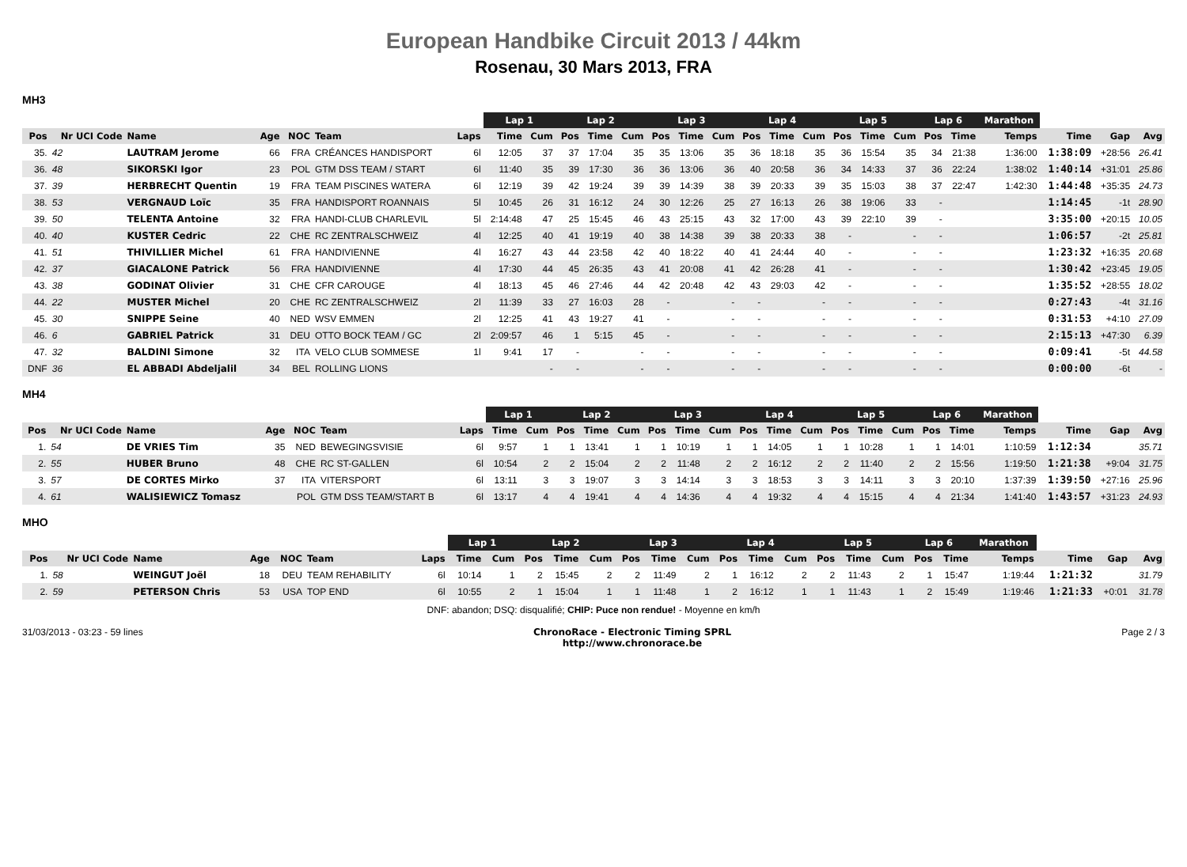European Handbike Circuit 2013 / 44km
Rosenau, 30 Mars 2013, FRA
MH3
| | | | | | | | Lap 1 | | Lap 2 | | | Lap 3 | | | Lap 4 | | | Lap 5 | | | Lap 6 | | Marathon | | | |
| --- | --- | --- | --- | --- | --- | --- | --- | --- | --- | --- | --- | --- | --- | --- | --- | --- | --- | --- | --- | --- | --- | --- | --- | --- | --- | --- |
| Pos | Nr UCI Code | Name | Age | NOC | Team | Laps | Time | Cum | Pos | Time | Cum | Pos | Time | Cum | Pos | Time | Cum | Pos | Time | Cum | Pos | Time | Temps | Time | Gap | Avg |
| 35. | 42 | LAUTRAM Jerome | 66 | FRA | CRÉANCES HANDISPORT | 6l | 12:05 | 37 | 37 | 17:04 | 35 | 35 | 13:06 | 35 | 36 | 18:18 | 35 | 36 | 15:54 | 35 | 34 | 21:38 | 1:36:00 | 1:38:09 | +28:56 | 26.41 |
| 36. | 48 | SIKORSKI Igor | 23 | POL | GTM DSS TEAM / START | 6l | 11:40 | 35 | 39 | 17:30 | 36 | 36 | 13:06 | 36 | 40 | 20:58 | 36 | 34 | 14:33 | 37 | 36 | 22:24 | 1:38:02 | 1:40:14 | +31:01 | 25.86 |
| 37. | 39 | HERBRECHT Quentin | 19 | FRA | TEAM PISCINES WATERA | 6l | 12:19 | 39 | 42 | 19:24 | 39 | 39 | 14:39 | 38 | 39 | 20:33 | 39 | 35 | 15:03 | 38 | 37 | 22:47 | 1:42:30 | 1:44:48 | +35:35 | 24.73 |
| 38. | 53 | VERGNAUD Loïc | 35 | FRA | HANDISPORT ROANNAIS | 5l | 10:45 | 26 | 31 | 16:12 | 24 | 30 | 12:26 | 25 | 27 | 16:13 | 26 | 38 | 19:06 | 33 | - | | | 1:14:45 | -1t | 28.90 |
| 39. | 50 | TELENTA Antoine | 32 | FRA | HANDI-CLUB CHARLEVIL | 5l | 2:14:48 | 47 | 25 | 15:45 | 46 | 43 | 25:15 | 43 | 32 | 17:00 | 43 | 39 | 22:10 | 39 | - | | | 3:35:00 | +20:15 | 10.05 |
| 40. | 40 | KUSTER Cedric | 22 | CHE | RC ZENTRALSCHWEIZ | 4l | 12:25 | 40 | 41 | 19:19 | 40 | 38 | 14:38 | 39 | 38 | 20:33 | 38 | - | | - | - | | | 1:06:57 | -2t | 25.81 |
| 41. | 51 | THIVILLIER Michel | 61 | FRA | HANDIVIENNE | 4l | 16:27 | 43 | 44 | 23:58 | 42 | 40 | 18:22 | 40 | 41 | 24:44 | 40 | - | | - | - | | | 1:23:32 | +16:35 | 20.68 |
| 42. | 37 | GIACALONE Patrick | 56 | FRA | HANDIVIENNE | 4l | 17:30 | 44 | 45 | 26:35 | 43 | 41 | 20:08 | 41 | 42 | 26:28 | 41 | - | | - | - | | | 1:30:42 | +23:45 | 19.05 |
| 43. | 38 | GODINAT Olivier | 31 | CHE | CFR CAROUGE | 4l | 18:13 | 45 | 46 | 27:46 | 44 | 42 | 20:48 | 42 | 43 | 29:03 | 42 | - | | - | - | | | 1:35:52 | +28:55 | 18.02 |
| 44. | 22 | MUSTER Michel | 20 | CHE | RC ZENTRALSCHWEIZ | 2l | 11:39 | 33 | 27 | 16:03 | 28 | - | | - | - | | - | - | | - | - | | | 0:27:43 | -4t | 31.16 |
| 45. | 30 | SNIPPE Seine | 40 | NED | WSV EMMEN | 2l | 12:25 | 41 | 43 | 19:27 | 41 | - | | - | - | | - | - | | - | - | | | 0:31:53 | +4:10 | 27.09 |
| 46. | 6 | GABRIEL Patrick | 31 | DEU | OTTO BOCK TEAM / GC | 2l | 2:09:57 | 46 | 1 | 5:15 | 45 | - | | - | - | | - | - | | - | - | | | 2:15:13 | +47:30 | 6.39 |
| 47. | 32 | BALDINI Simone | 32 | ITA | VELO CLUB SOMMESE | 1l | 9:41 | 17 | - | | - | - | | - | - | | - | - | | - | - | | | 0:09:41 | -5t | 44.58 |
| DNF | 36 | EL ABBADI Abdeljalil | 34 | BEL | ROLLING LIONS | | | - | - | | - | - | | - | - | | - | - | | - | - | | | 0:00:00 | -6t | - |
MH4
| | | | | | | | Lap 1 | | Lap 2 | | | Lap 3 | | | Lap 4 | | | Lap 5 | | | Lap 6 | | Marathon | | | |
| --- | --- | --- | --- | --- | --- | --- | --- | --- | --- | --- | --- | --- | --- | --- | --- | --- | --- | --- | --- | --- | --- | --- | --- | --- | --- | --- |
| Pos | Nr UCI Code | Name | Age | NOC | Team | Laps | Time | Cum | Pos | Time | Cum | Pos | Time | Cum | Pos | Time | Cum | Pos | Time | Cum | Pos | Time | Temps | Time | Gap | Avg |
| 1. | 54 | DE VRIES Tim | 35 | NED | BEWEGINGSVISIE | 6l | 9:57 | 1 | 1 | 13:41 | 1 | 1 | 10:19 | 1 | 1 | 14:05 | 1 | 1 | 10:28 | 1 | 1 | 14:01 | 1:10:59 | 1:12:34 | | 35.71 |
| 2. | 55 | HUBER Bruno | 48 | CHE | RC ST-GALLEN | 6l | 10:54 | 2 | 2 | 15:04 | 2 | 2 | 11:48 | 2 | 2 | 16:12 | 2 | 2 | 11:40 | 2 | 2 | 15:56 | 1:19:50 | 1:21:38 | +9:04 | 31.75 |
| 3. | 57 | DE CORTES Mirko | 37 | ITA | VITERSPORT | 6l | 13:11 | 3 | 3 | 19:07 | 3 | 3 | 14:14 | 3 | 3 | 18:53 | 3 | 3 | 14:11 | 3 | 3 | 20:10 | 1:37:39 | 1:39:50 | +27:16 | 25.96 |
| 4. | 61 | WALISIEWICZ Tomasz | | POL | GTM DSS TEAM/START B | 6l | 13:17 | 4 | 4 | 19:41 | 4 | 4 | 14:36 | 4 | 4 | 19:32 | 4 | 4 | 15:15 | 4 | 4 | 21:34 | 1:41:40 | 1:43:57 | +31:23 | 24.93 |
MHO
| | | | | | | | Lap 1 | | Lap 2 | | | Lap 3 | | | Lap 4 | | | Lap 5 | | | Lap 6 | | Marathon | | | |
| --- | --- | --- | --- | --- | --- | --- | --- | --- | --- | --- | --- | --- | --- | --- | --- | --- | --- | --- | --- | --- | --- | --- | --- | --- | --- | --- |
| Pos | Nr UCI Code | Name | Age | NOC | Team | Laps | Time | Cum | Pos | Time | Cum | Pos | Time | Cum | Pos | Time | Cum | Pos | Time | Cum | Pos | Time | Temps | Time | Gap | Avg |
| 1. | 58 | WEINGUT Joël | 18 | DEU | TEAM REHABILITY | 6l | 10:14 | 1 | 2 | 15:45 | 2 | 2 | 11:49 | 2 | 1 | 16:12 | 2 | 2 | 11:43 | 2 | 1 | 15:47 | 1:19:44 | 1:21:32 | | 31.79 |
| 2. | 59 | PETERSON Chris | 53 | USA | TOP END | 6l | 10:55 | 2 | 1 | 15:04 | 1 | 1 | 11:48 | 1 | 2 | 16:12 | 1 | 1 | 11:43 | 1 | 2 | 15:49 | 1:19:46 | 1:21:33 | +0:01 | 31.78 |
DNF: abandon; DSQ: disqualifié; CHIP: Puce non rendue! - Moyenne en km/h
31/03/2013 - 03:23 - 59 lines ChronoRace - Electronic Timing SPRL
http://www.chronorace.be Page 2 / 3